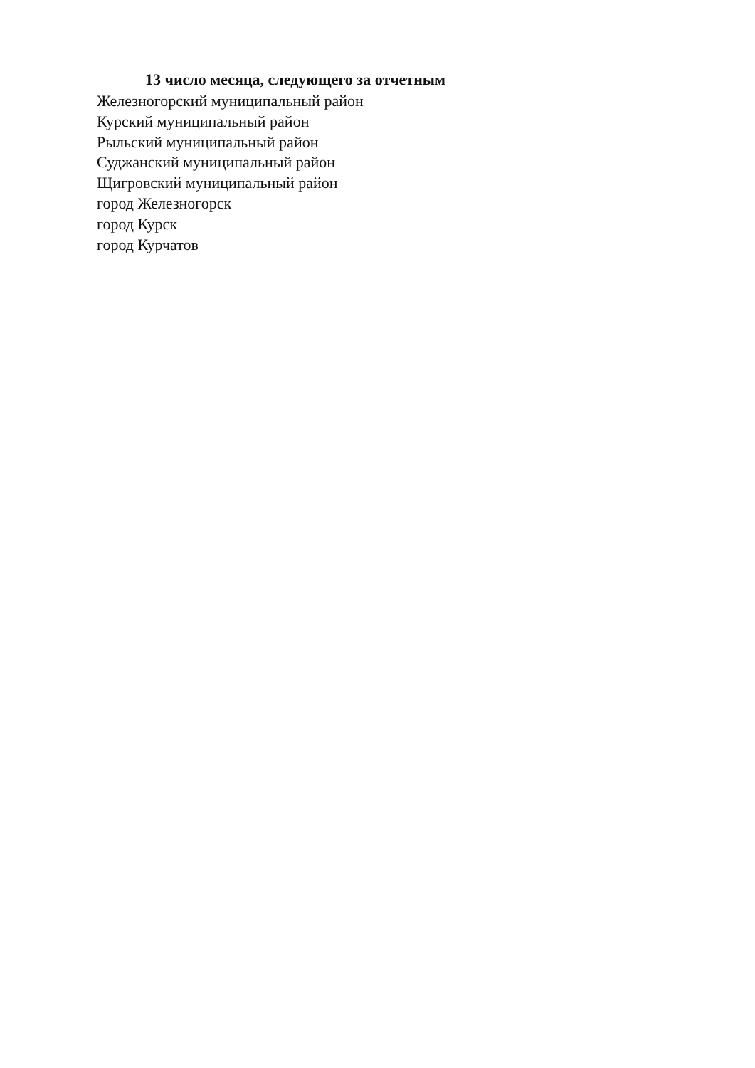13 число месяца, следующего за отчетным
Железногорский муниципальный район
Курский муниципальный район
Рыльский муниципальный район
Суджанский муниципальный район
Щигровский муниципальный район
город Железногорск
город Курск
город Курчатов